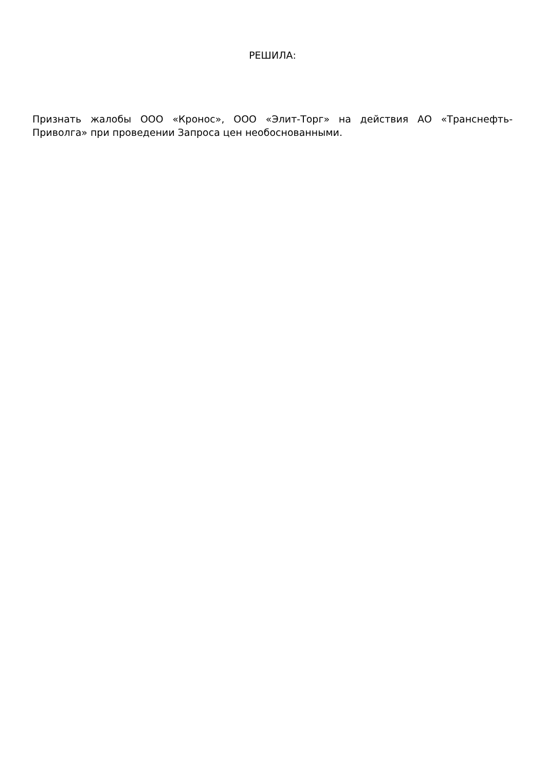РЕШИЛА:
Признать жалобы ООО «Кронос», ООО «Элит-Торг» на действия АО «Транснефть-Приволга» при проведении Запроса цен необоснованными.